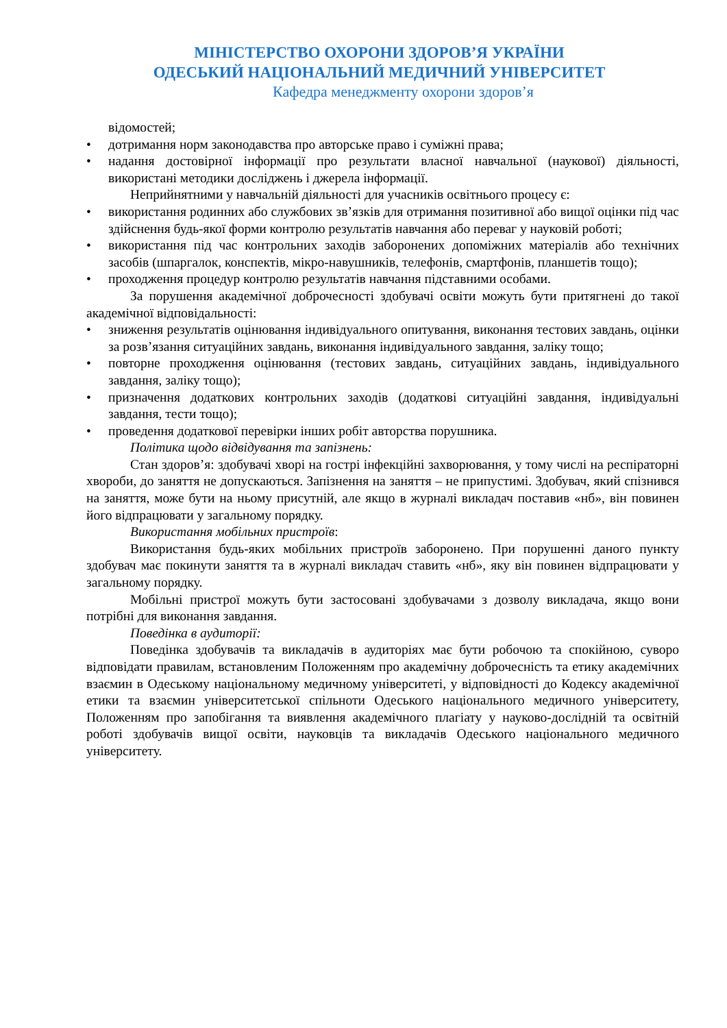МІНІСТЕРСТВО ОХОРОНИ ЗДОРОВ’Я УКРАЇНИ
ОДЕСЬКИЙ НАЦІОНАЛЬНИЙ МЕДИЧНИЙ УНІВЕРСИТЕТ
Кафедра менеджменту охорони здоров’я
відомостей;
• дотримання норм законодавства про авторське право і суміжні права;
• надання достовірної інформації про результати власної навчальної (наукової) діяльності, використані методики досліджень і джерела інформації.
Неприйнятними у навчальній діяльності для учасників освітнього процесу є:
• використання родинних або службових зв’язків для отримання позитивної або вищої оцінки під час здійснення будь-якої форми контролю результатів навчання або переваг у науковій роботі;
• використання під час контрольних заходів заборонених допоміжних матеріалів або технічних засобів (шпаргалок, конспектів, мікро-навушників, телефонів, смартфонів, планшетів тощо);
• проходження процедур контролю результатів навчання підставними особами.
За порушення академічної доброчесності здобувачі освіти можуть бути притягнені до такої академічної відповідальності:
• зниження результатів оцінювання індивідуального опитування, виконання тестових завдань, оцінки за розв’язання ситуаційних завдань, виконання індивідуального завдання, заліку тощо;
• повторне проходження оцінювання (тестових завдань, ситуаційних завдань, індивідуального завдання, заліку тощо);
• призначення додаткових контрольних заходів (додаткові ситуаційні завдання, індивідуальні завдання, тести тощо);
• проведення додаткової перевірки інших робіт авторства порушника.
Політика щодо відвідування та запізнень:
Стан здоров’я: здобувачі хворі на гострі інфекційні захворювання, у тому числі на респіраторні хвороби, до заняття не допускаються. Запізнення на заняття – не припустимі. Здобувач, який спізнився на заняття, може бути на ньому присутній, але якщо в журналі викладач поставив «нб», він повинен його відпрацювати у загальному порядку.
Використання мобільних пристроїв:
Використання будь-яких мобільних пристроїв заборонено. При порушенні даного пункту здобувач має покинути заняття та в журналі викладач ставить «нб», яку він повинен відпрацювати у загальному порядку.
Мобільні пристрої можуть бути застосовані здобувачами з дозволу викладача, якщо вони потрібні для виконання завдання.
Поведінка в аудиторії:
Поведінка здобувачів та викладачів в аудиторіях має бути робочою та спокійною, суворо відповідати правилам, встановленим Положенням про академічну доброчесність та етику академічних взаємин в Одеському національному медичному університеті, у відповідності до Кодексу академічної етики та взаємин університетської спільноти Одеського національного медичного університету, Положенням про запобігання та виявлення академічного плагіату у науково-дослідній та освітній роботі здобувачів вищої освіти, науковців та викладачів Одеського національного медичного університету.